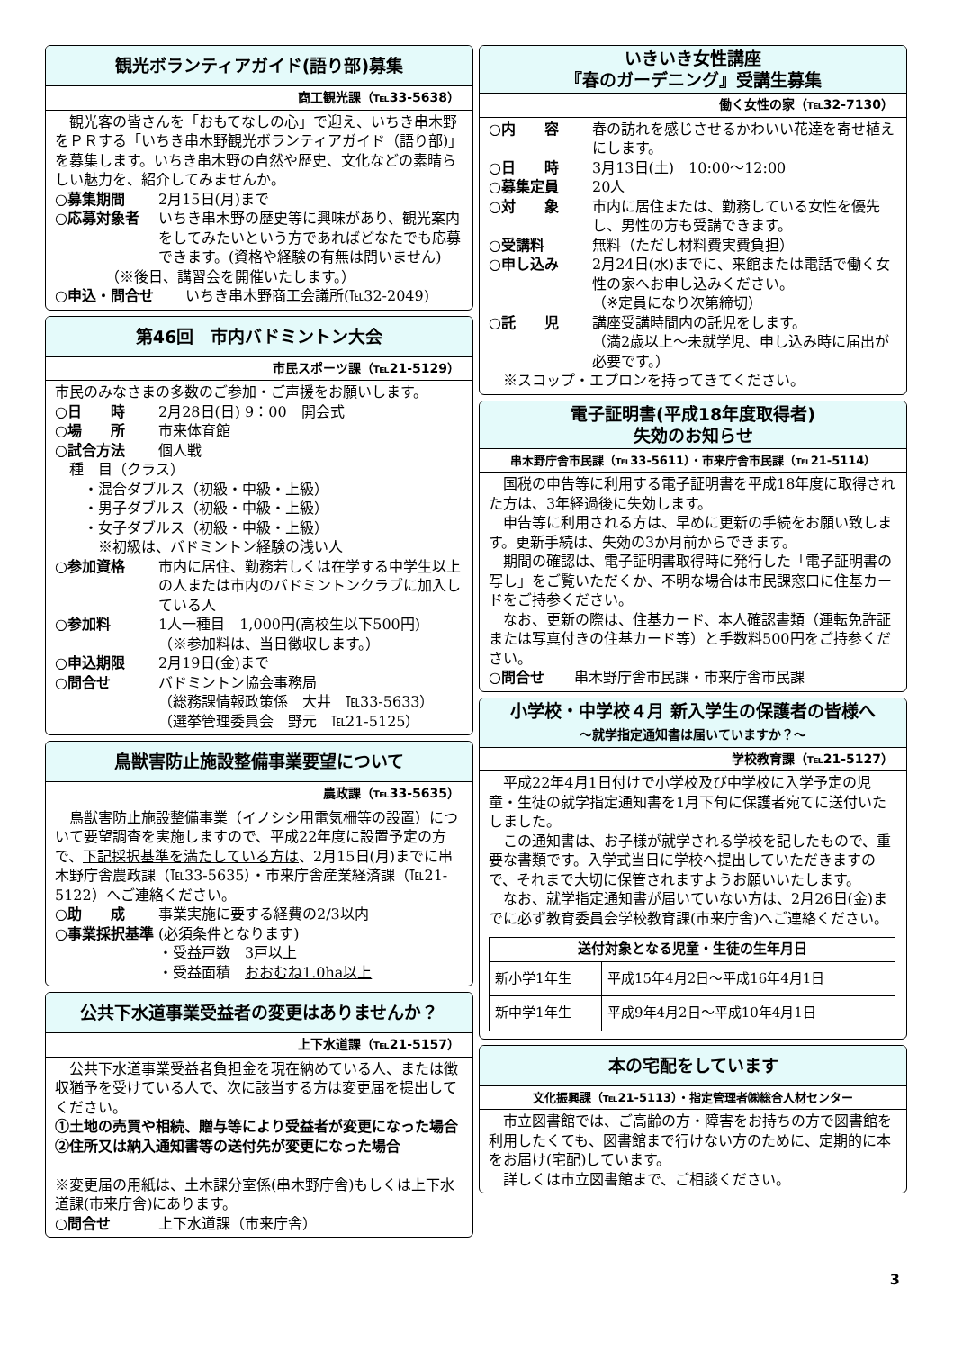観光ボランティアガイド(語り部)募集
商工観光課（℡33-5638）
　観光客の皆さんを「おもてなしの心」で迎え、いちき串木野をＰＲする「いちき串木野観光ボランティアガイド（語り部)」を募集します。いちき串木野の自然や歴史、文化などの素晴らしい魅力を、紹介してみませんか。
○募集期間 2月15日(月)まで
○応募対象者 いちき串木野の歴史等に興味があり、観光案内をしてみたいという方であればどなたでも応募できます。(資格や経験の有無は問いません)
　　　　（※後日、講習会を開催いたします。）
○申込・問合せ いちき串木野商工会議所(℡32-2049)
第46回　市内バドミントン大会
市民スポーツ課（℡21-5129）
市民のみなさまの多数のご参加・ご声援をお願いします。
○日　　時 2月28日(日) 9：00　開会式
○場　　所 市来体育館
○試合方法 個人戦
　種　目（クラス）
　　・混合ダブルス（初級・中級・上級）
　　・男子ダブルス（初級・中級・上級）
　　・女子ダブルス（初級・中級・上級）
　　　※初級は、バドミントン経験の浅い人
○参加資格 市内に居住、勤務若しくは在学する中学生以上の人または市内のバドミントンクラブに加入している人
○参加料 1人一種目　1,000円(高校生以下500円)
（※参加料は、当日徴収します。）
○申込期限 2月19日(金)まで
○問合せ バドミントン協会事務局
（総務課情報政策係　大井　℡33-5633）
（選挙管理委員会　野元　℡21-5125）
鳥獣害防止施設整備事業要望について
農政課（℡33-5635）
　鳥獣害防止施設整備事業（イノシシ用電気柵等の設置）について要望調査を実施しますので、平成22年度に設置予定の方で、下記採択基準を満たしている方は、2月15日(月)までに串木野庁舎農政課（℡33-5635）・市来庁舎産業経済課（℡21-5122）へご連絡ください。
○助　　成 事業実施に要する経費の2/3以内
○事業採択基準 (必須条件となります)
・受益戸数　3戸以上
・受益面積　おおむね1.0ha以上
公共下水道事業受益者の変更はありませんか？
上下水道課（℡21-5157）
　公共下水道事業受益者負担金を現在納めている人、または徴収猶予を受けている人で、次に該当する方は変更届を提出してください。
①土地の売買や相続、贈与等により受益者が変更になった場合
②住所又は納入通知書等の送付先が変更になった場合
※変更届の用紙は、土木課分室係(串木野庁舎)もしくは上下水道課(市来庁舎)にあります。
○問合せ 上下水道課（市来庁舎）
いきいき女性講座
『春のガーデニング』受講生募集
働く女性の家（℡32-7130）
○内　　容 春の訪れを感じさせるかわいい花達を寄せ植えにします。
○日　　時 3月13日(土)　10:00～12:00
○募集定員 20人
○対　　象 市内に居住または、勤務している女性を優先し、男性の方も受講できます。
○受講料 無料（ただし材料費実費負担）
○申し込み 2月24日(水)までに、来館または電話で働く女性の家へお申し込みください。
（※定員になり次第締切）
○託　　児 講座受講時間内の託児をします。
（満2歳以上～未就学児、申し込み時に届出が必要です。）
　※スコップ・エプロンを持ってきてください。
電子証明書(平成18年度取得者)
失効のお知らせ
串木野庁舎市民課（℡33-5611）・市来庁舎市民課（℡21-5114）
　国税の申告等に利用する電子証明書を平成18年度に取得された方は、3年経過後に失効します。
　申告等に利用される方は、早めに更新の手続をお願い致します。更新手続は、失効の3か月前からできます。
　期間の確認は、電子証明書取得時に発行した「電子証明書の写し」をご覧いただくか、不明な場合は市民課窓口に住基カードをご持参ください。
　なお、更新の際は、住基カード、本人確認書類（運転免許証または写真付きの住基カード等）と手数料500円をご持参ください。
○問合せ 串木野庁舎市民課・市来庁舎市民課
小学校・中学校４月 新入学生の保護者の皆様へ
～就学指定通知書は届いていますか？～
学校教育課（℡21-5127）
　平成22年4月1日付けで小学校及び中学校に入学予定の児童・生徒の就学指定通知書を1月下旬に保護者宛てに送付いたしました。
　この通知書は、お子様が就学される学校を記したもので、重要な書類です。入学式当日に学校へ提出していただきますので、それまで大切に保管されますようお願いいたします。
　なお、就学指定通知書が届いていない方は、2月26日(金)までに必ず教育委員会学校教育課(市来庁舎)へご連絡ください。
| 送付対象となる児童・生徒の生年月日 | |
| --- | --- |
| 新小学1年生 | 平成15年4月2日～平成16年4月1日 |
| 新中学1年生 | 平成9年4月2日～平成10年4月1日 |
本の宅配をしています
文化振興課（℡21-5113）・指定管理者㈱総合人材センター
　市立図書館では、ご高齢の方・障害をお持ちの方で図書館を利用したくても、図書館まで行けない方のために、定期的に本をお届け(宅配)しています。
　詳しくは市立図書館まで、ご相談ください。
3